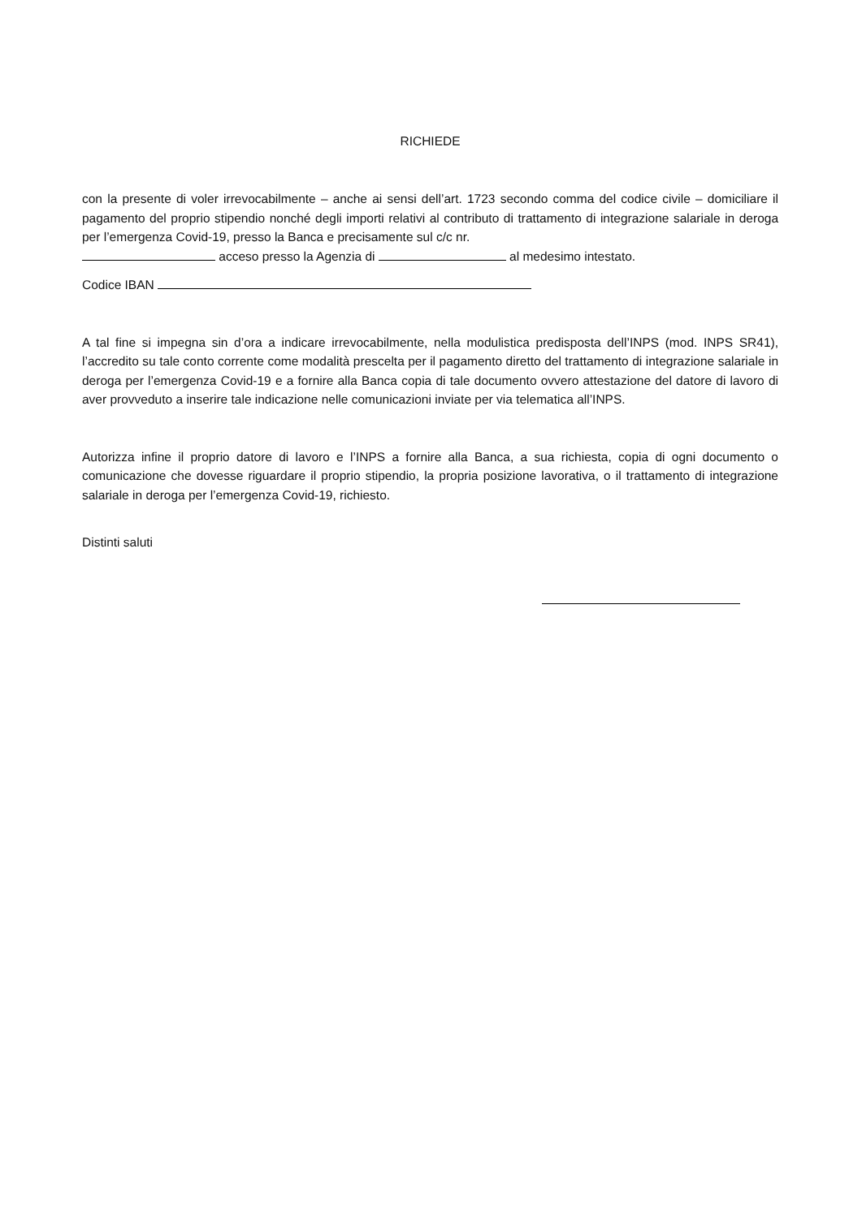RICHIEDE
con la presente di voler irrevocabilmente – anche ai sensi dell’art. 1723 secondo comma del codice civile – domiciliare il pagamento del proprio stipendio nonché degli importi relativi al contributo di trattamento di integrazione salariale in deroga per l’emergenza Covid-19, presso la Banca e precisamente sul c/c nr.
acceso presso la Agenzia di al medesimo intestato.
Codice IBAN
A tal fine si impegna sin d’ora a indicare irrevocabilmente, nella modulistica predisposta dell’INPS (mod. INPS SR41), l’accredito su tale conto corrente come modalità prescelta per il pagamento diretto del trattamento di integrazione salariale in deroga per l’emergenza Covid-19 e a fornire alla Banca copia di tale documento ovvero attestazione del datore di lavoro di aver provveduto a inserire tale indicazione nelle comunicazioni inviate per via telematica all’INPS.
Autorizza infine il proprio datore di lavoro e l’INPS a fornire alla Banca, a sua richiesta, copia di ogni documento o comunicazione che dovesse riguardare il proprio stipendio, la propria posizione lavorativa, o il trattamento di integrazione salariale in deroga per l’emergenza Covid-19, richiesto.
Distinti saluti